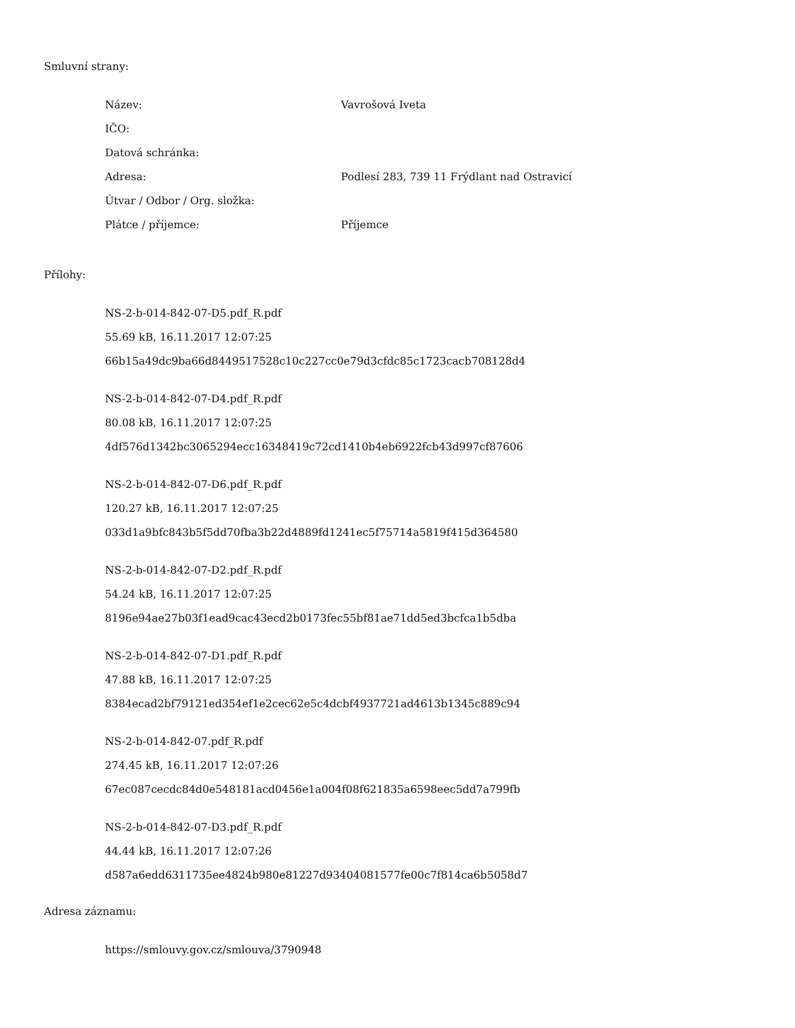Smluvní strany:
| Název: | Vavrošová Iveta |
| IČO: | |
| Datová schránka: | |
| Adresa: | Podlesí 283, 739 11 Frýdlant nad Ostravicí |
| Útvar / Odbor / Org. složka: | |
| Plátce / příjemce: | Příjemce |
Přílohy:
NS-2-b-014-842-07-D5.pdf_R.pdf
55.69 kB, 16.11.2017 12:07:25
66b15a49dc9ba66d8449517528c10c227cc0e79d3cfdc85c1723cacb708128d4
NS-2-b-014-842-07-D4.pdf_R.pdf
80.08 kB, 16.11.2017 12:07:25
4df576d1342bc3065294ecc16348419c72cd1410b4eb6922fcb43d997cf87606
NS-2-b-014-842-07-D6.pdf_R.pdf
120.27 kB, 16.11.2017 12:07:25
033d1a9bfc843b5f5dd70fba3b22d4889fd1241ec5f75714a5819f415d364580
NS-2-b-014-842-07-D2.pdf_R.pdf
54.24 kB, 16.11.2017 12:07:25
8196e94ae27b03f1ead9cac43ecd2b0173fec55bf81ae71dd5ed3bcfca1b5dba
NS-2-b-014-842-07-D1.pdf_R.pdf
47.88 kB, 16.11.2017 12:07:25
8384ecad2bf79121ed354ef1e2cec62e5c4dcbf4937721ad4613b1345c889c94
NS-2-b-014-842-07.pdf_R.pdf
274.45 kB, 16.11.2017 12:07:26
67ec087cecdc84d0e548181acd0456e1a004f08f621835a6598eec5dd7a799fb
NS-2-b-014-842-07-D3.pdf_R.pdf
44.44 kB, 16.11.2017 12:07:26
d587a6edd6311735ee4824b980e81227d93404081577fe00c7f814ca6b5058d7
Adresa záznamu:
https://smlouvy.gov.cz/smlouva/3790948